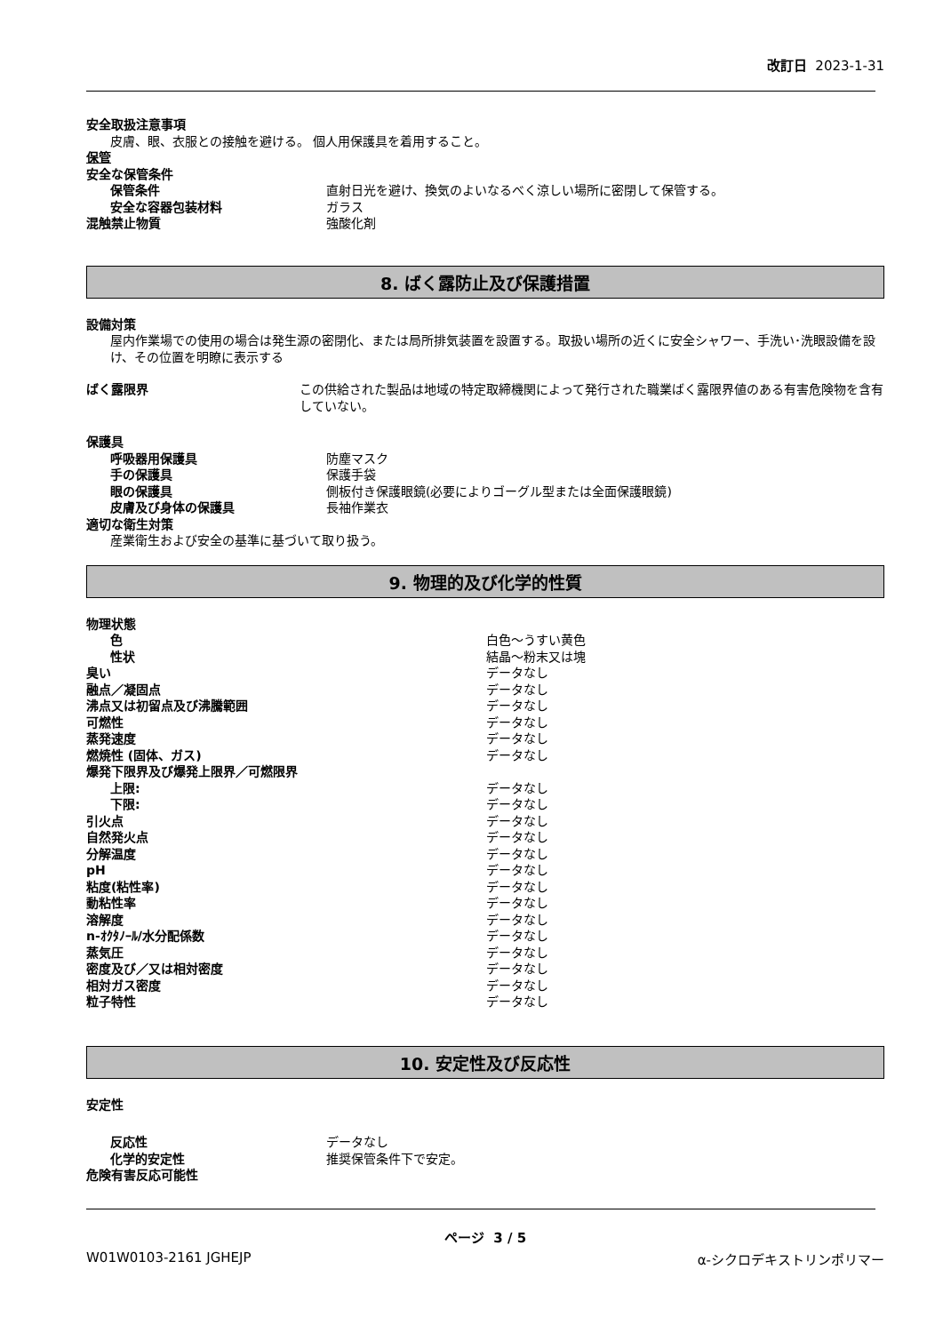改訂日 2023-1-31
安全取扱注意事項
皮膚、眼、衣服との接触を避ける。 個人用保護具を着用すること。
保管
安全な保管条件
保管条件 直射日光を避け、換気のよいなるべく涼しい場所に密閉して保管する。
安全な容器包装材料 ガラス
混触禁止物質 強酸化剤
8. ばく露防止及び保護措置
設備対策
屋内作業場での使用の場合は発生源の密閉化、または局所排気装置を設置する。取扱い場所の近くに安全シャワー、手洗い･洗眼設備を設け、その位置を明瞭に表示する
ばく露限界 この供給された製品は地域の特定取締機関によって発行された職業ばく露限界値のある有害危険物を含有していない。
保護具
呼吸器用保護具 防塵マスク
手の保護具 保護手袋
眼の保護具 側板付き保護眼鏡(必要によりゴーグル型または全面保護眼鏡)
皮膚及び身体の保護具 長袖作業衣
適切な衛生対策
産業衛生および安全の基準に基づいて取り扱う。
9. 物理的及び化学的性質
物理状態
色 白色～うすい黄色
性状 結晶～粉末又は塊
臭い データなし
融点／凝固点 データなし
沸点又は初留点及び沸騰範囲 データなし
可燃性 データなし
蒸発速度 データなし
燃焼性 (固体、ガス) データなし
爆発下限界及び爆発上限界／可燃限界
上限: データなし
下限: データなし
引火点 データなし
自然発火点 データなし
分解温度 データなし
pH データなし
粘度(粘性率) データなし
動粘性率 データなし
溶解度 データなし
n-ｵｸﾀﾉｰﾙ/水分配係数 データなし
蒸気圧 データなし
密度及び／又は相対密度 データなし
相対ガス密度 データなし
粒子特性 データなし
10. 安定性及び反応性
安定性
反応性 データなし
化学的安定性 推奨保管条件下で安定。
危険有害反応可能性
ページ 3 / 5
W01W0103-2161 JGHEJP α-シクロデキストリンポリマー